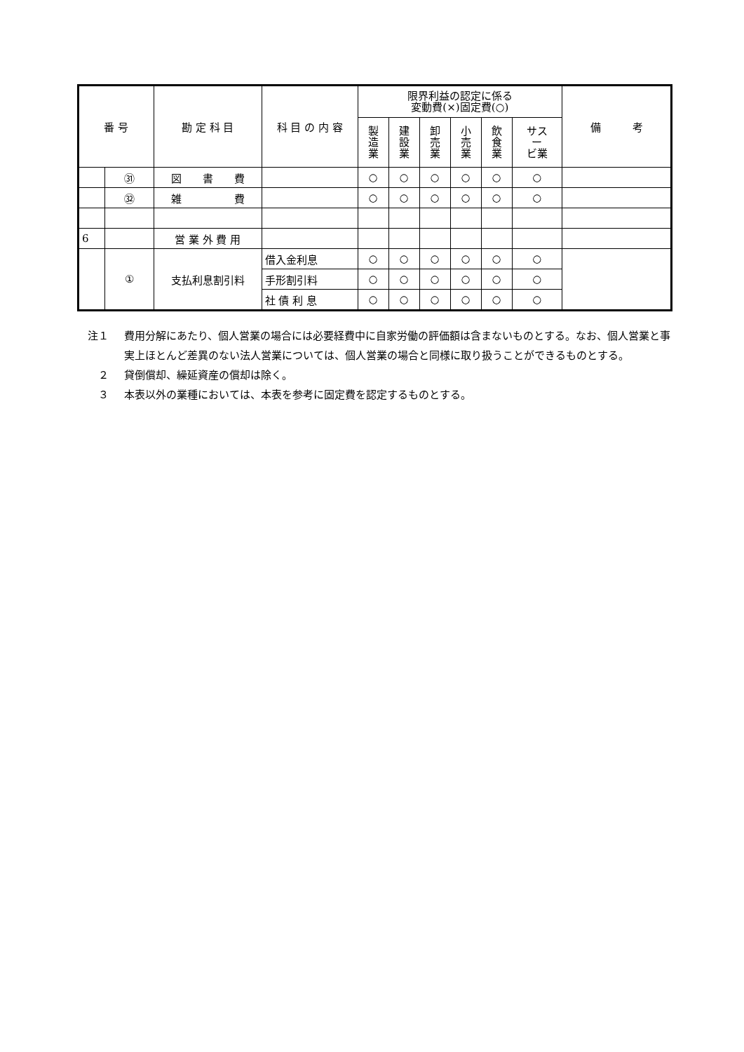| 番 号 | | 勘 定 科 目 | 科 目 の 内 容 | 限界利益の認定に係る 変動費(×)固定費(○) | | | | | | 備 考 |
| --- | --- | --- | --- | --- | --- | --- | --- | --- | --- | --- |
| | | | | 製 造 業 | 建 設 業 | 卸 売 業 | 小 売 業 | 飲 食 業 | サス ー ビ業 | |
| | ㉛ | 図 書 費 | | ○ | ○ | ○ | ○ | ○ | ○ | |
| | ㉜ | 雑 費 | | ○ | ○ | ○ | ○ | ○ | ○ | |
| 6 | | 営 業 外 費 用 | | | | | | | | |
| | ① | 支払利息割引料 | 借入金利息 | ○ | ○ | ○ | ○ | ○ | ○ | |
| | | | 手形割引料 | ○ | ○ | ○ | ○ | ○ | ○ | |
| | | | 社 債 利 息 | ○ | ○ | ○ | ○ | ○ | ○ | |
注１ 費用分解にあたり、個人営業の場合には必要経費中に自家労働の評価額は含まないものとする。なお、個人営業と事実上ほとんど差異のない法人営業については、個人営業の場合と同様に取り扱うことができるものとする。
　２ 貸倒償却、繰延資産の償却は除く。
　３ 本表以外の業種においては、本表を参考に固定費を認定するものとする。